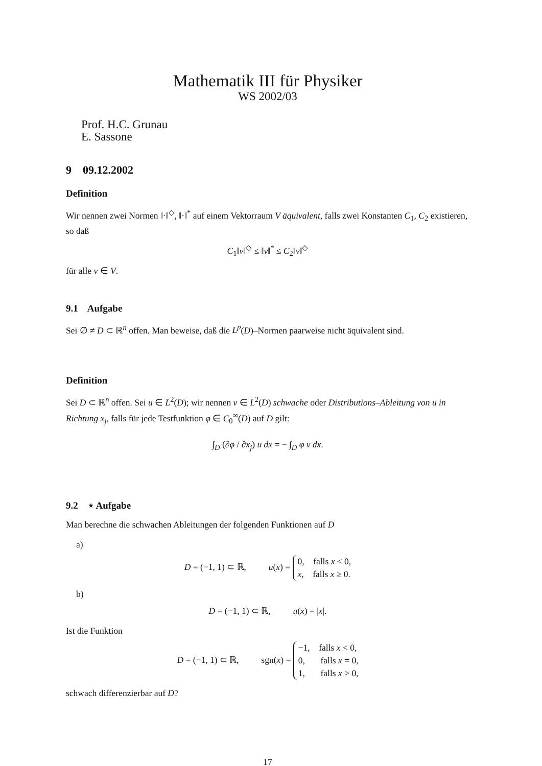Mathematik III für Physiker
WS 2002/03
Prof. H.C. Grunau
E. Sassone
9 09.12.2002
Definition
Wir nennen zwei Normen ‖·‖<sup>◇</sup>, ‖·‖<sup>*</sup> auf einem Vektorraum V äquivalent, falls zwei Konstanten C<sub>1</sub>, C<sub>2</sub> existieren, so daß
C<sub>1</sub>‖v‖<sup>◇</sup> ≤ ‖v‖<sup>*</sup> ≤ C<sub>2</sub>‖v‖<sup>◇</sup>
für alle v ∈ V.
9.1 Aufgabe
Sei ∅ ≠ D ⊂ ℝ<sup>n</sup> offen. Man beweise, daß die L<sup>p</sup>(D)–Normen paarweise nicht äquivalent sind.
Definition
Sei D ⊂ ℝ<sup>n</sup> offen. Sei u ∈ L<sup>2</sup>(D); wir nennen v ∈ L<sup>2</sup>(D) schwache oder Distributions–Ableitung von u in Richtung x<sub>j</sub>, falls für jede Testfunktion φ ∈ C<sub>0</sub><sup>∞</sup>(D) auf D gilt:
∫<sub>D</sub> (∂φ / ∂x<sub>j</sub>) u dx = − ∫<sub>D</sub> φ v dx.
9.2 ⋆ Aufgabe
Man berechne die schwachen Ableitungen der folgenden Funktionen auf D
a)
D = (−1, 1) ⊂ ℝ, u(x) = 0, falls x < 0,
x, falls x ≥ 0.
b)
D = (−1, 1) ⊂ ℝ, u(x) = |x|.
Ist die Funktion
D = (−1, 1) ⊂ ℝ, sgn(x) = −1, falls x < 0,
0, falls x = 0,
1, falls x > 0,
schwach differenzierbar auf D?
17